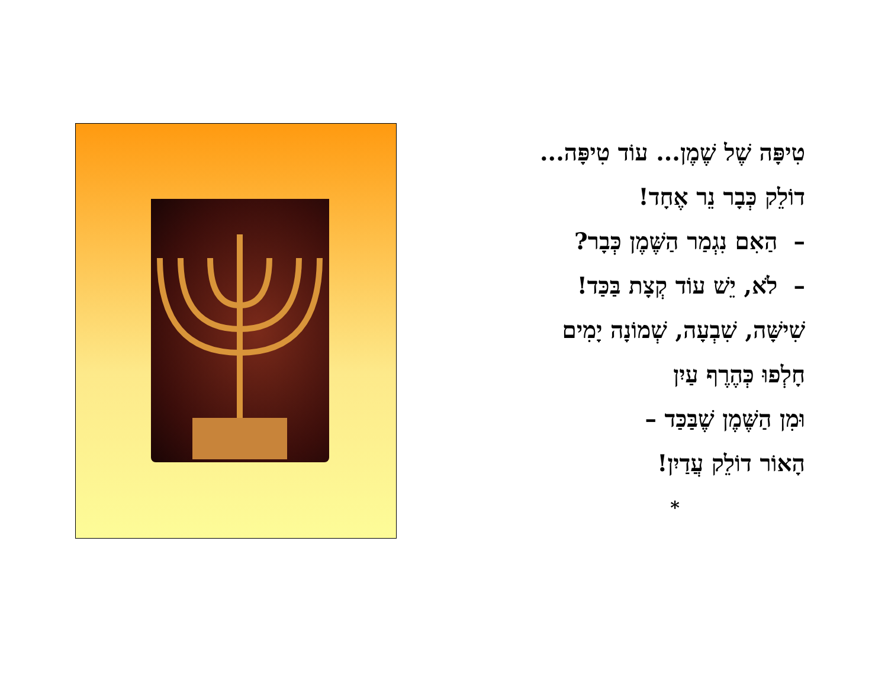טִיפָּה שֶׁל שֶׁמֶן... עוֹד טִיפָּה...
דוֹלֵק כְּבָר נֵר אֶחָד!
– הַאִם נִגְמַר הַשֶּׁמֶן כְּבָר?
– לֹא, יֵשׁ עוֹד קְצָת בַּכַּד!
שִׁישָּׁה, שִׁבְעָה, שְׁמוֹנָה יָמִים
חָלְפוּ כְּהֶרֶף עַיִן
וּמִן הַשֶּׁמֶן שֶׁבַּכַּד –
הָאוֹר דוֹלֵק עֲדַיִן!
*